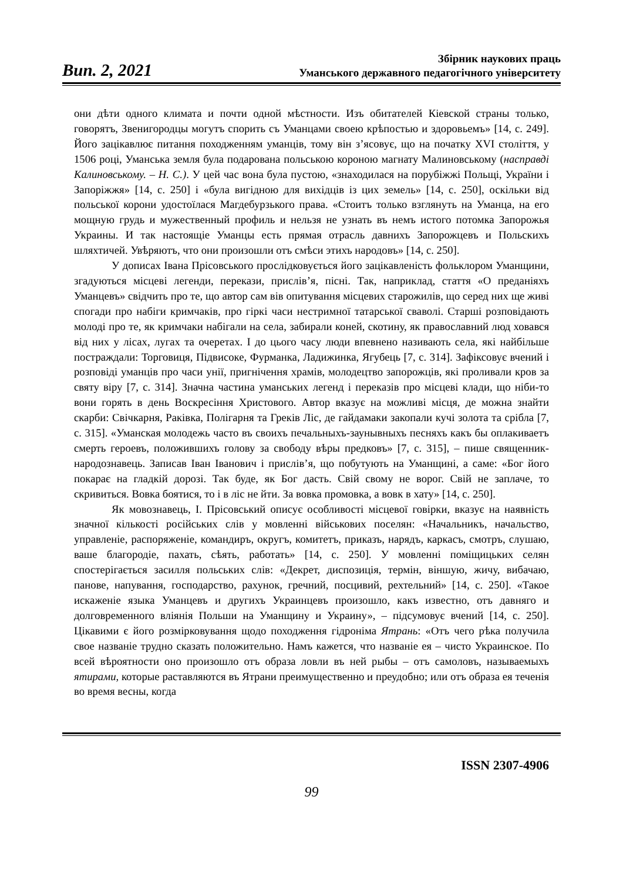Вип. 2, 2021
Збірник наукових праць
Уманського державного педагогічного університету
они дѣти одного климата и почти одной мѣстности. Изъ обитателей Кіевской страны только, говорятъ, Звенигородцы могутъ спорить съ Уманцами своею крѣпостью и здоровьемъ» [14, с. 249]. Його зацікавлює питання походженням уманців, тому він з’ясовує, що на початку XVI століття, у 1506 році, Уманська земля була подарована польською короною магнату Малиновському (насправді Калиновському. – Н. С.). У цей час вона була пустою, «знаходилася на порубіжжі Польщі, України і Запоріжжя» [14, с. 250] і «була вигідною для вихідців із цих земель» [14, с. 250], оскільки від польської корони удостоїлася Магдебурзького права. «Стоитъ только взглянуть на Уманца, на его мощную грудь и мужественный профиль и нельзя не узнать въ немъ истого потомка Запорожья Украины. И так настоящіе Уманцы есть прямая отрасль давнихъ Запорожцевъ и Польскихъ шляхтичей. Увѣряютъ, что они произошли отъ смѣси этихъ народовъ» [14, с. 250].
У дописах Івана Прісовського прослідковується його зацікавленість фольклором Уманщини, згадуються місцеві легенди, перекази, прислів’я, пісні. Так, наприклад, стаття «О преданіяхъ Уманцевъ» свідчить про те, що автор сам вів опитування місцевих старожилів, що серед них ще живі спогади про набіги кримчаків, про гіркі часи нестримної татарської сваволі. Старші розповідають молоді про те, як кримчаки набігали на села, забирали коней, скотину, як православний люд ховався від них у лісах, лугах та очеретах. І до цього часу люди впевнено називають села, які найбільше постраждали: Торговиця, Підвисоке, Фурманка, Ладижинка, Ягубець [7, с. 314]. Зафіксовує вчений і розповіді уманців про часи унії, пригнічення храмів, молодецтво запорожців, які проливали кров за святу віру [7, с. 314]. Значна частина уманських легенд і переказів про місцеві клади, що ніби-то вони горять в день Воскресіння Христового. Автор вказує на можливі місця, де можна знайти скарби: Свічкарня, Раківка, Полігарня та Греків Ліс, де гайдамаки закопали кучі золота та срібла [7, с. 315]. «Уманская молодежь часто въ своихъ печальныхъ-заунывныхъ песняхъ какъ бы оплакиваетъ смерть героевъ, положившихъ голову за свободу вѣры предковъ» [7, с. 315], – пише священник-народознавець. Записав Іван Іванович і прислів’я, що побутують на Уманщині, а саме: «Бог його покарає на гладкій дорозі. Так буде, як Бог дасть. Свій свому не ворог. Свій не заплаче, то скривиться. Вовка боятися, то і в ліс не йти. За вовка промовка, а вовк в хату» [14, с. 250].
Як мовознавець, І. Прісовський описує особливості місцевої говірки, вказує на наявність значної кількості російських слів у мовленні військових поселян: «Начальникъ, начальство, управленіе, распоряженіе, командиръ, округъ, комитетъ, приказъ, нарядъ, каркасъ, смотръ, слушаю, ваше благородіе, пахать, сѣять, работать» [14, с. 250]. У мовленні поміщицьких селян спостерігається засилля польських слів: «Декрет, диспозиція, термін, віншую, жичу, вибачаю, панове, напування, господарство, рахунок, гречний, посцивий, рехтельний» [14, с. 250]. «Такое искаженіе языка Уманцевъ и другихъ Украинцевъ произошло, какъ известно, отъ давняго и долговременного вліянія Польши на Уманщину и Украину», – підсумовує вчений [14, с. 250]. Цікавими є його розмірковування щодо походження гідроніма Ятрань: «Отъ чего рѣка получила свое названіе трудно сказать положительно. Намъ кажется, что названіе ея – чисто Украинское. По всей вѣроятности оно произошло отъ образа ловли въ ней рыбы – отъ самоловъ, называемыхъ ятирами, которые раставляются въ Ятрани преимущественно и преудобно; или отъ образа ея теченія во время весны, когда
ISSN 2307-4906
99